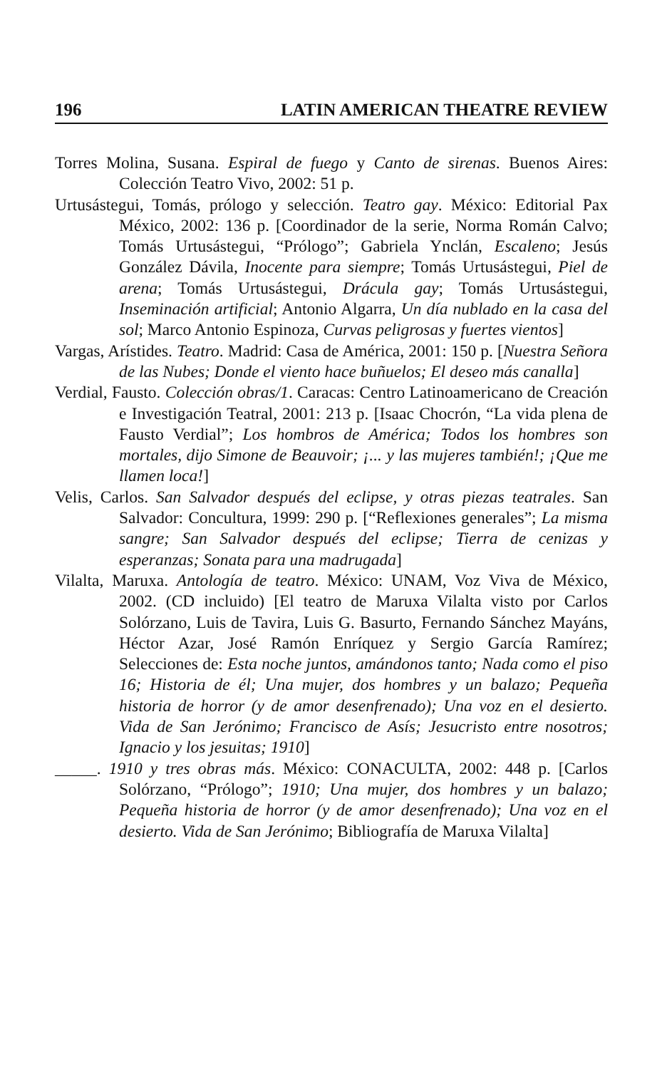196 LATIN AMERICAN THEATRE REVIEW
Torres Molina, Susana. Espiral de fuego y Canto de sirenas. Buenos Aires: Colección Teatro Vivo, 2002: 51 p.
Urtusástegui, Tomás, prólogo y selección. Teatro gay. México: Editorial Pax México, 2002: 136 p. [Coordinador de la serie, Norma Román Calvo; Tomás Urtusástegui, “Prólogo”; Gabriela Ynclán, Escaleno; Jesús González Dávila, Inocente para siempre; Tomás Urtusástegui, Piel de arena; Tomás Urtusástegui, Drácula gay; Tomás Urtusástegui, Inseminación artificial; Antonio Algarra, Un día nublado en la casa del sol; Marco Antonio Espinoza, Curvas peligrosas y fuertes vientos]
Vargas, Arístides. Teatro. Madrid: Casa de América, 2001: 150 p. [Nuestra Señora de las Nubes; Donde el viento hace buñuelos; El deseo más canalla]
Verdial, Fausto. Colección obras/1. Caracas: Centro Latinoamericano de Creación e Investigación Teatral, 2001: 213 p. [Isaac Chocrón, “La vida plena de Fausto Verdial”; Los hombros de América; Todos los hombres son mortales, dijo Simone de Beauvoir; ¡... y las mujeres también!; ¡Que me llamen loca!]
Velis, Carlos. San Salvador después del eclipse, y otras piezas teatrales. San Salvador: Concultura, 1999: 290 p. [“Reflexiones generales”; La misma sangre; San Salvador después del eclipse; Tierra de cenizas y esperanzas; Sonata para una madrugada]
Vilalta, Maruxa. Antología de teatro. México: UNAM, Voz Viva de México, 2002. (CD incluido) [El teatro de Maruxa Vilalta visto por Carlos Solórzano, Luis de Tavira, Luis G. Basurto, Fernando Sánchez Mayáns, Héctor Azar, José Ramón Enríquez y Sergio García Ramírez; Selecciones de: Esta noche juntos, amándonos tanto; Nada como el piso 16; Historia de él; Una mujer, dos hombres y un balazo; Pequeña historia de horror (y de amor desenfrenado); Una voz en el desierto. Vida de San Jerónimo; Francisco de Asís; Jesucristo entre nosotros; Ignacio y los jesuitas; 1910]
_____. 1910 y tres obras más. México: CONACULTA, 2002: 448 p. [Carlos Solórzano, “Prólogo”; 1910; Una mujer, dos hombres y un balazo; Pequeña historia de horror (y de amor desenfrenado); Una voz en el desierto. Vida de San Jerónimo; Bibliografía de Maruxa Vilalta]